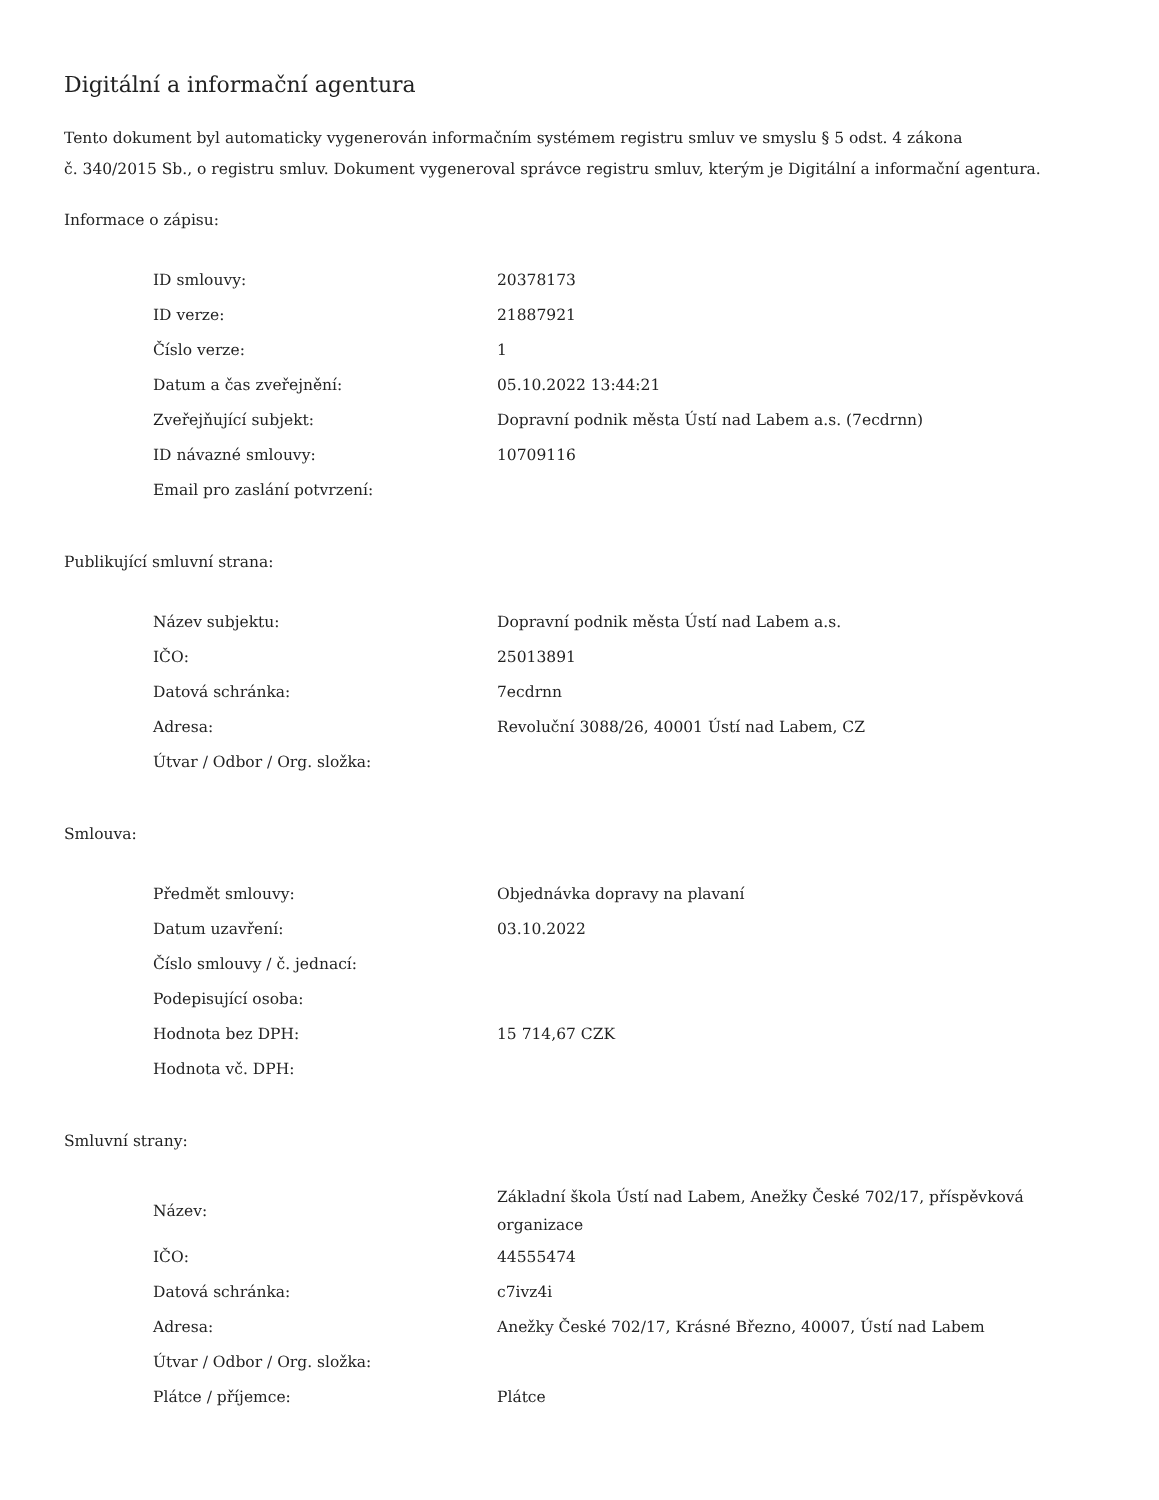Digitální a informační agentura
Tento dokument byl automaticky vygenerován informačním systémem registru smluv ve smyslu § 5 odst. 4 zákona
č. 340/2015 Sb., o registru smluv. Dokument vygeneroval správce registru smluv, kterým je Digitální a informační agentura.
Informace o zápisu:
| ID smlouvy: | 20378173 |
| ID verze: | 21887921 |
| Číslo verze: | 1 |
| Datum a čas zveřejnění: | 05.10.2022 13:44:21 |
| Zveřejňující subjekt: | Dopravní podnik města Ústí nad Labem a.s. (7ecdrnn) |
| ID návazné smlouvy: | 10709116 |
| Email pro zaslání potvrzení: | |
Publikující smluvní strana:
| Název subjektu: | Dopravní podnik města Ústí nad Labem a.s. |
| IČO: | 25013891 |
| Datová schránka: | 7ecdrnn |
| Adresa: | Revoluční 3088/26, 40001 Ústí nad Labem, CZ |
| Útvar / Odbor / Org. složka: | |
Smlouva:
| Předmět smlouvy: | Objednávka dopravy na plavaní |
| Datum uzavření: | 03.10.2022 |
| Číslo smlouvy / č. jednací: | |
| Podepisující osoba: | |
| Hodnota bez DPH: | 15 714,67 CZK |
| Hodnota vč. DPH: | |
Smluvní strany:
| Název: | Základní škola Ústí nad Labem, Anežky České 702/17, příspěvková organizace |
| IČO: | 44555474 |
| Datová schránka: | c7ivz4i |
| Adresa: | Anežky České 702/17, Krásné Březno, 40007, Ústí nad Labem |
| Útvar / Odbor / Org. složka: | |
| Plátce / příjemce: | Plátce |